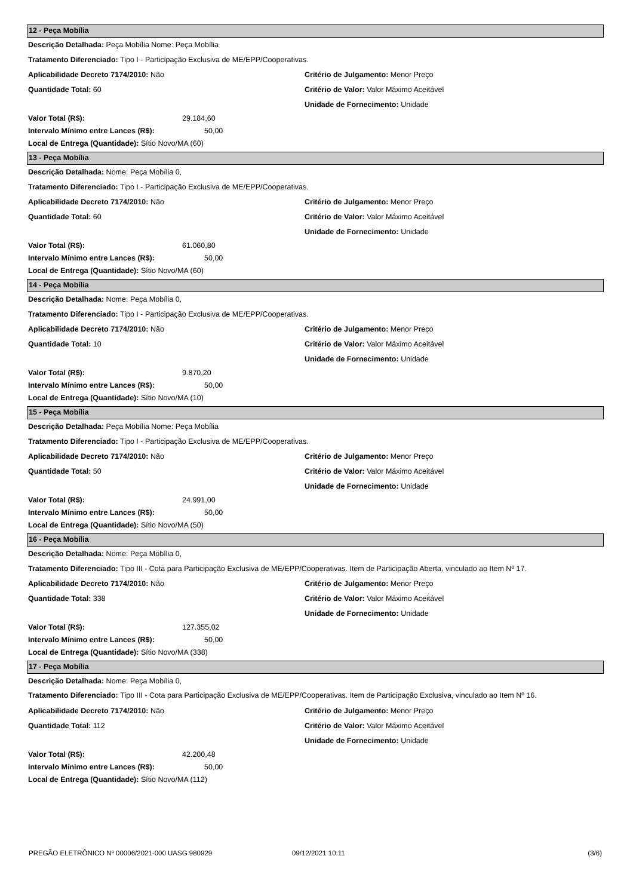12 - Peça Mobília
Descrição Detalhada: Peça Mobília Nome: Peça Mobília
Tratamento Diferenciado: Tipo I - Participação Exclusiva de ME/EPP/Cooperativas.
Aplicabilidade Decreto 7174/2010: Não Critério de Julgamento: Menor Preço
Quantidade Total: 60 Critério de Valor: Valor Máximo Aceitável
Unidade de Fornecimento: Unidade
Valor Total (R$): 29.184,60
Intervalo Mínimo entre Lances (R$): 50,00
Local de Entrega (Quantidade): Sítio Novo/MA (60)
13 - Peça Mobília
Descrição Detalhada: Nome: Peça Mobília 0,
Tratamento Diferenciado: Tipo I - Participação Exclusiva de ME/EPP/Cooperativas.
Aplicabilidade Decreto 7174/2010: Não Critério de Julgamento: Menor Preço
Quantidade Total: 60 Critério de Valor: Valor Máximo Aceitável
Unidade de Fornecimento: Unidade
Valor Total (R$): 61.060,80
Intervalo Mínimo entre Lances (R$): 50,00
Local de Entrega (Quantidade): Sítio Novo/MA (60)
14 - Peça Mobília
Descrição Detalhada: Nome: Peça Mobília 0,
Tratamento Diferenciado: Tipo I - Participação Exclusiva de ME/EPP/Cooperativas.
Aplicabilidade Decreto 7174/2010: Não Critério de Julgamento: Menor Preço
Quantidade Total: 10 Critério de Valor: Valor Máximo Aceitável
Unidade de Fornecimento: Unidade
Valor Total (R$): 9.870,20
Intervalo Mínimo entre Lances (R$): 50,00
Local de Entrega (Quantidade): Sítio Novo/MA (10)
15 - Peça Mobília
Descrição Detalhada: Peça Mobília Nome: Peça Mobília
Tratamento Diferenciado: Tipo I - Participação Exclusiva de ME/EPP/Cooperativas.
Aplicabilidade Decreto 7174/2010: Não Critério de Julgamento: Menor Preço
Quantidade Total: 50 Critério de Valor: Valor Máximo Aceitável
Unidade de Fornecimento: Unidade
Valor Total (R$): 24.991,00
Intervalo Mínimo entre Lances (R$): 50,00
Local de Entrega (Quantidade): Sítio Novo/MA (50)
16 - Peça Mobília
Descrição Detalhada: Nome: Peça Mobília 0,
Tratamento Diferenciado: Tipo III - Cota para Participação Exclusiva de ME/EPP/Cooperativas. Item de Participação Aberta, vinculado ao Item Nº 17.
Aplicabilidade Decreto 7174/2010: Não Critério de Julgamento: Menor Preço
Quantidade Total: 338 Critério de Valor: Valor Máximo Aceitável
Unidade de Fornecimento: Unidade
Valor Total (R$): 127.355,02
Intervalo Mínimo entre Lances (R$): 50,00
Local de Entrega (Quantidade): Sítio Novo/MA (338)
17 - Peça Mobília
Descrição Detalhada: Nome: Peça Mobília 0,
Tratamento Diferenciado: Tipo III - Cota para Participação Exclusiva de ME/EPP/Cooperativas. Item de Participação Exclusiva, vinculado ao Item Nº 16.
Aplicabilidade Decreto 7174/2010: Não Critério de Julgamento: Menor Preço
Quantidade Total: 112 Critério de Valor: Valor Máximo Aceitável
Unidade de Fornecimento: Unidade
Valor Total (R$): 42.200,48
Intervalo Mínimo entre Lances (R$): 50,00
Local de Entrega (Quantidade): Sítio Novo/MA (112)
PREGÃO ELETRÔNICO Nº 00006/2021-000 UASG 980929 09/12/2021 10:11 (3/6)